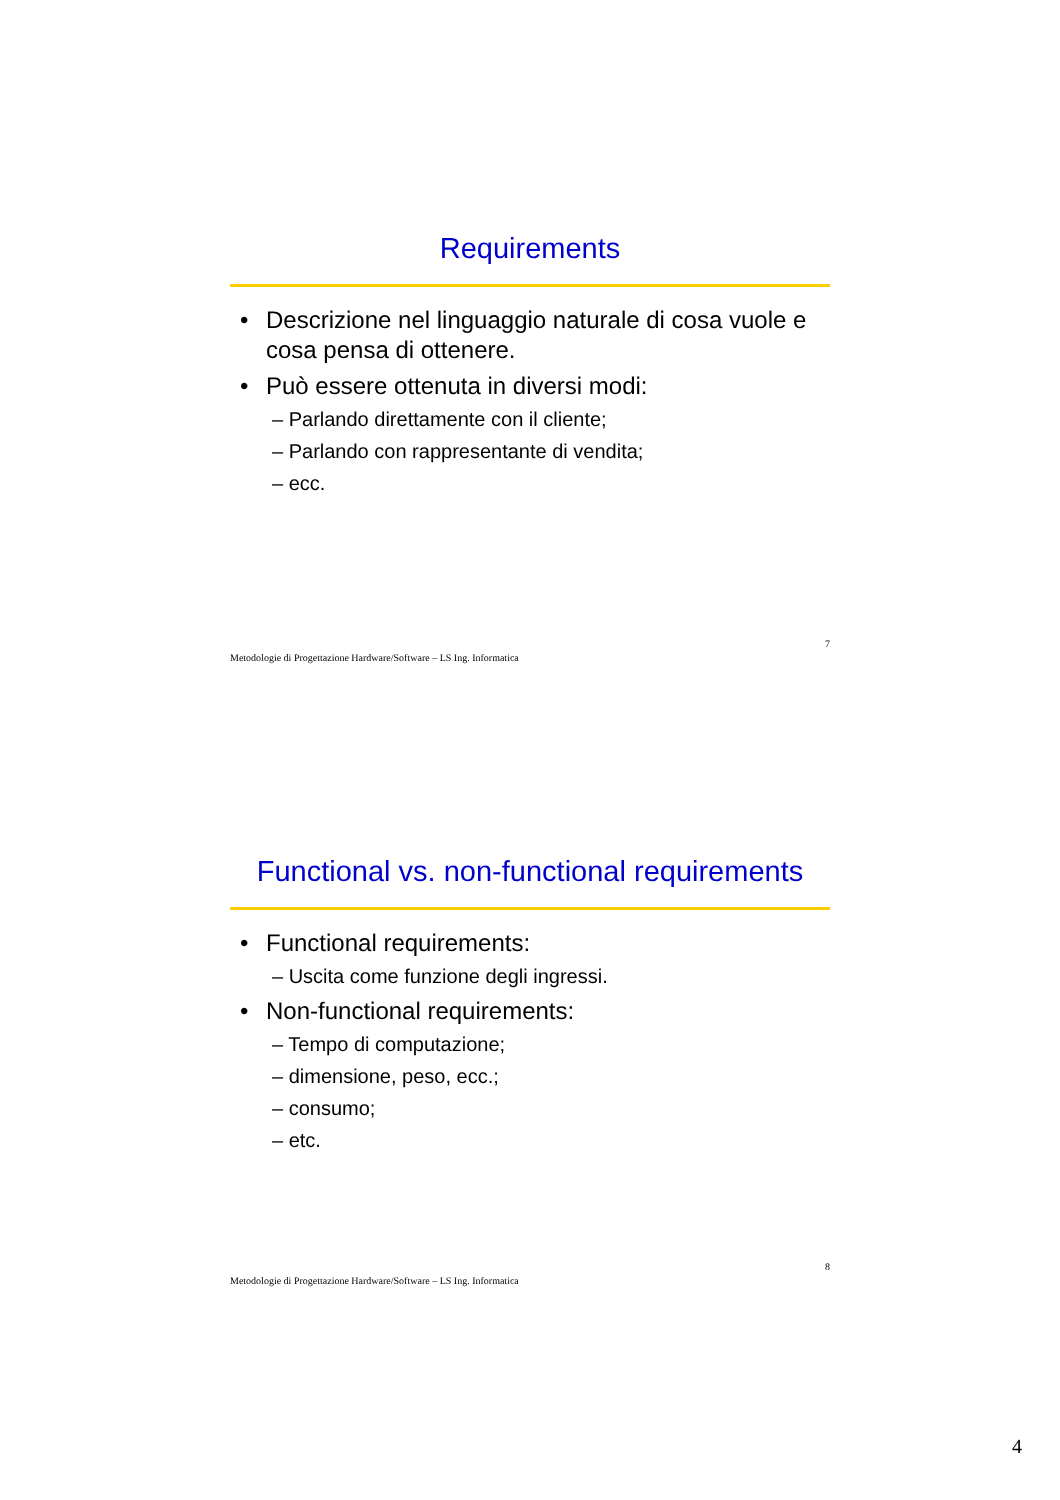Requirements
• Descrizione nel linguaggio naturale di cosa vuole e cosa pensa di ottenere.
• Può essere ottenuta in diversi modi:
– Parlando direttamente con il cliente;
– Parlando con rappresentante di vendita;
– ecc.
Metodologie di Progettazione Hardware/Software – LS Ing. Informatica 7
Functional vs. non-functional requirements
• Functional requirements:
– Uscita come funzione degli ingressi.
• Non-functional requirements:
– Tempo di computazione;
– dimensione, peso, ecc.;
– consumo;
– etc.
Metodologie di Progettazione Hardware/Software – LS Ing. Informatica 8
4